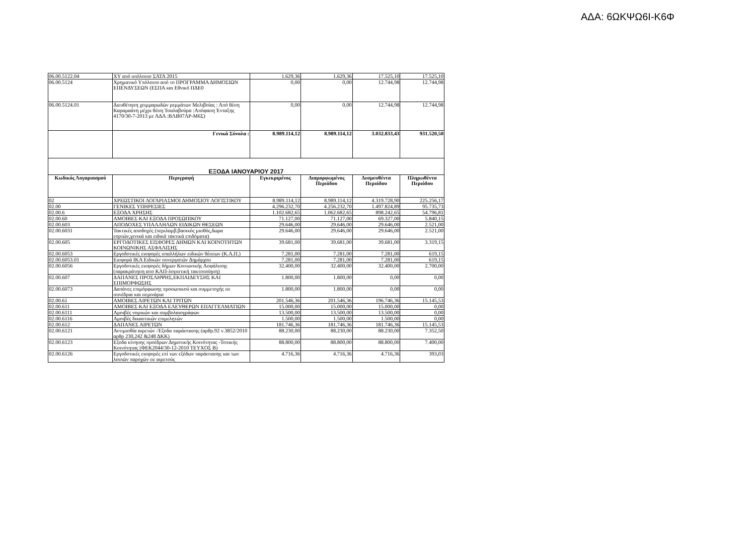ΑΔΑ: 6ΩΚΨΩ6Ι-Κ6Φ
| 06.00.5122.04 | ΧΥ από υπόλοιπο ΣΑΤΑ 2015 | 1.629,36 | 1.629,36 | 17.525,10 | 17.525,10 |
| 06.00.5124 | Χρηματικό Υπόλοιπο από το ΠΡΟΓΡΑΜΜΑ ΔΗΜΟΣΙΩΝ ΕΠΕΝΔΥΣΕΩΝ (ΕΣΠΑ και Εθνικό ΠΔΕ0 | 0,00 | 0,00 | 12.744,98 | 12.744,98 |
| 06.00.5124.01 | Διευθέτηση χειμμαρωδών ρεμμάτων Μελιβοίας : Από θέση Καραμαάνη μέχρι θέση Τσαλαβούρα :Απόφαση Ένταξης 4170/30-7-2013 με ΑΔΑ :ΒΛΒ07ΛΡ-Μ6Σ) | 0,00 | 0,00 | 12.744,98 | 12.744,98 |
| | Γενικά Σύνολα : | 8.989.114,12 | 8.989.114,12 | 3.032.833,43 | 931.520,50 |
| ΕΞΟΔΑ ΙΑΝΟΥΑΡΙΟΥ 2017 | | | | | |
| Κωδικός Λογαριασμού | Περιγραφή | Εγκεκριμένος | Διαμορφωμένος Περιόδου | Δεσμευθέντα Περιόδου | Πληρωθέντα Περιόδου |
| 02 | ΧΡΕΩΣΤΙΚΟΙ ΛΟΓΑΡΙΑΣΜΟΙ ΔΗΜΟΣΙΟΥ ΛΟΓΙΣΤΙΚΟΥ | 8.989.114,12 | 8.989.114,12 | 4.319.728,90 | 225.256,17 |
| 02.00 | ΓΕΝΙΚΕΣ ΥΠΗΡΕΣΙΕΣ | 4.296.232,70 | 4.256.232,70 | 1.497.824,89 | 95.735,73 |
| 02.00.6 | ΕΞΟΔΑ ΧΡΗΣΗΣ | 1.102.682,65 | 1.062.682,65 | 898.242,65 | 54.796,81 |
| 02.00.60 | ΑΜΟΙΒΕΣ ΚΑΙ ΕΞΟΔΑ ΠΡΟΣΩΠΙΚΟΥ | 71.127,00 | 71.127,00 | 69.327,00 | 5.840,15 |
| 02.00.603 | ΑΠΟΔΟΧΕΣ ΥΠΑΛΛΗΛΩΝ ΕΙΔΙΚΩΝ ΘΕΣΕΩΝ | 29.646,00 | 29.646,00 | 29.646,00 | 2.521,00 |
| 02.00.6031 | Τακτικές αποδοχές (περιλαμβ.βασικός μισθός,δωρα εορτών,γενικά και ειδικά τακτικά επιδόματα) | 29.646,00 | 29.646,00 | 29.646,00 | 2.521,00 |
| 02.00.605 | ΕΡΓΟΔΟΤΙΚΕΣ ΕΙΣΦΟΡΕΣ ΔΗΜΩΝ ΚΑΙ ΚΟΙΝΟΤΗΤΩΝ ΚΟΙΝΩΝΙΚΗΣ ΑΣΦΑΛΙΣΗΣ | 39.681,00 | 39.681,00 | 39.681,00 | 3.319,15 |
| 02.00.6053 | Εργοδοτικές εισφορές υπαλλήλων ειδικών θέσεων (Κ.Α.Π.) | 7.281,00 | 7.281,00 | 7.281,00 | 619,15 |
| 02.00.6053.01 | Εισφορά ΙΚΑ Ειδικών συνεργατών Δημάρχου | 7.281,00 | 7.281,00 | 7.281,00 | 619,15 |
| 02.00.6056 | Εργοδοτικές εισφορές δήμων Κοινωνικής Ασφάλισης (παρακράτηση απο ΚΑΠ-λογιστική τακτοποίηση) | 32.400,00 | 32.400,00 | 32.400,00 | 2.700,00 |
| 02.00.607 | ΔΑΠΑΝΕΣ ΠΡΟΣΛΗΨΗΣ,ΕΚΠΑΙΔΕΥΣΗΣ ΚΑΙ ΕΠΙΜΟΡΦΩΣΗΣ | 1.800,00 | 1.800,00 | 0,00 | 0,00 |
| 02.00.6073 | Δαπάνες επιμόρφωσης προσωπικού και συμμετοχής σε συνέδρια και σεμινάρια | 1.800,00 | 1.800,00 | 0,00 | 0,00 |
| 02.00.61 | ΑΜΟΙΒΕΣ ΑΙΡΕΤΩΝ ΚΑΙ ΤΡΙΤΩΝ | 201.546,36 | 201.546,36 | 196.746,36 | 15.145,53 |
| 02.00.611 | ΑΜΟΙΒΕΣ ΚΑΙ ΕΞΟΔΑ ΕΛΕΥΘΕΡΩΝ ΕΠΑΓΓΕΛΜΑΤΙΩΝ | 15.000,00 | 15.000,00 | 15.000,00 | 0,00 |
| 02.00.6111 | Αμοιβές νομικών και συμβολαιογράφων | 13.500,00 | 13.500,00 | 13.500,00 | 0,00 |
| 02.00.6116 | Αμοιβές δικαστικών επιμελητών | 1.500,00 | 1.500,00 | 1.500,00 | 0,00 |
| 02.00.612 | ΔΑΠΑΝΕΣ ΑΙΡΕΤΩΝ | 181.746,36 | 181.746,36 | 181.746,36 | 15.145,53 |
| 02.00.6121 | Αντιμισθία αιρετών -Έξοδα παράστασης (αρθρ.92 ν.3852/2010 αρθρ 230,242 &248 ΔΚΚ) | 88.230,00 | 88.230,00 | 88.230,00 | 7.352,50 |
| 02.00.6123 | Εξοδα κίνησης προέδρων Δημοτικής Κοινότητας -Τοπικής Κοινότητας (ΦΕΚ2044/30-12-2010 ΤΕΥΧΟΣ Β) | 88.800,00 | 88.800,00 | 88.800,00 | 7.400,00 |
| 02.00.6126 | Εργοδοτικές εισφορές επί των εξόδων παράστασης και των λοιπών παροχών σε αιρετούς | 4.716,36 | 4.716,36 | 4.716,36 | 393,03 |